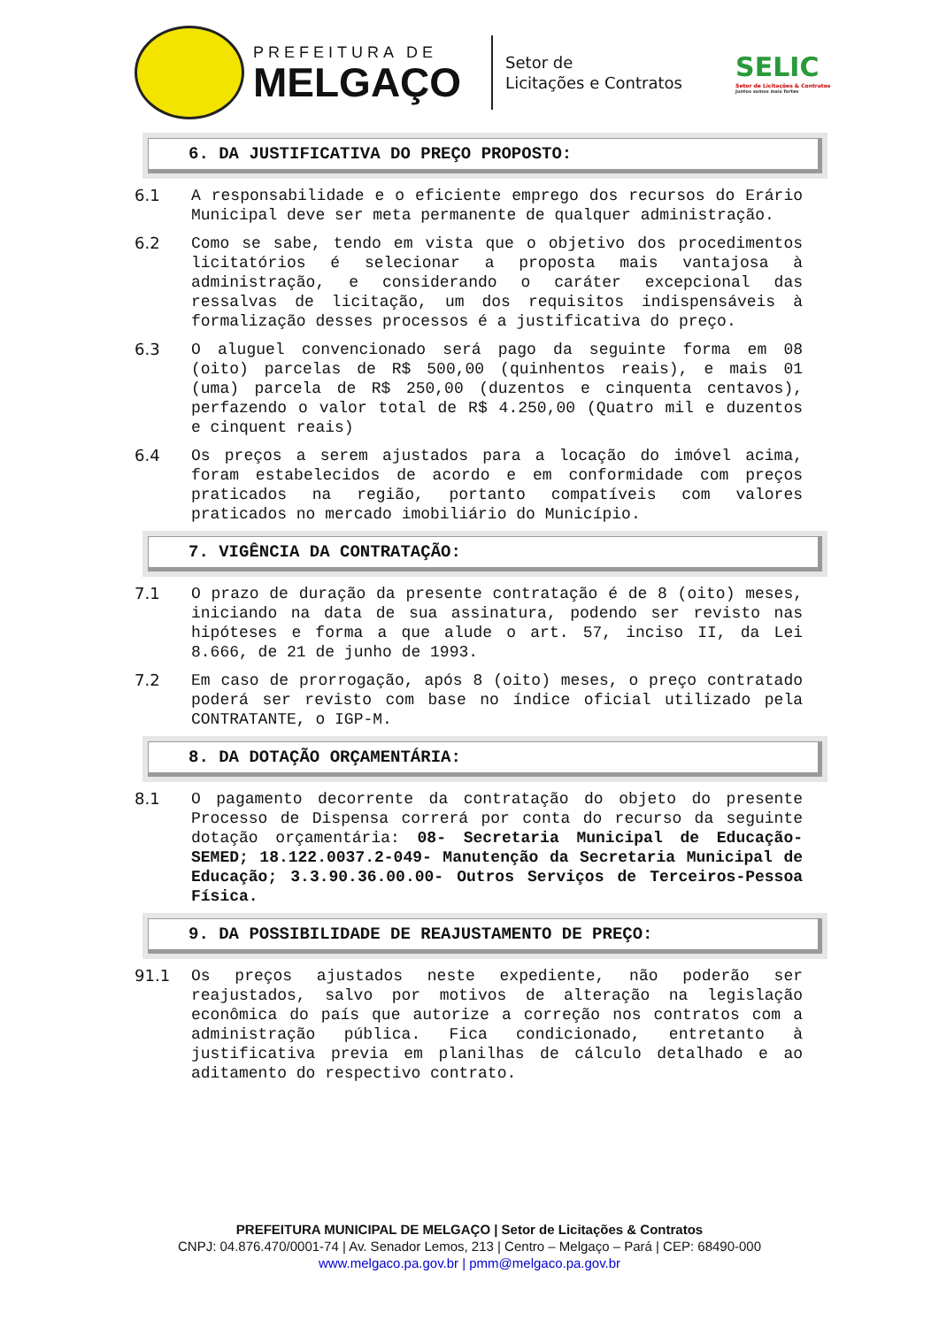PREFEITURA DE
MELGAÇO
Setor de
Licitações e Contratos
SELIC
Setor de Licitações & Contratos
Juntos somos mais fortes
6. DA JUSTIFICATIVA DO PREÇO PROPOSTO:
6.1 A responsabilidade e o eficiente emprego dos recursos do Erário Municipal deve ser meta permanente de qualquer administração.
6.2 Como se sabe, tendo em vista que o objetivo dos procedimentos licitatórios é selecionar a proposta mais vantajosa à administração, e considerando o caráter excepcional das ressalvas de licitação, um dos requisitos indispensáveis à formalização desses processos é a justificativa do preço.
6.3 O aluguel convencionado será pago da seguinte forma em 08 (oito) parcelas de R$ 500,00 (quinhentos reais), e mais 01 (uma) parcela de R$ 250,00 (duzentos e cinquenta centavos), perfazendo o valor total de R$ 4.250,00 (Quatro mil e duzentos e cinquent reais)
6.4 Os preços a serem ajustados para a locação do imóvel acima, foram estabelecidos de acordo e em conformidade com preços praticados na região, portanto compatíveis com valores praticados no mercado imobiliário do Município.
7. VIGÊNCIA DA CONTRATAÇÃO:
7.1 O prazo de duração da presente contratação é de 8 (oito) meses, iniciando na data de sua assinatura, podendo ser revisto nas hipóteses e forma a que alude o art. 57, inciso II, da Lei 8.666, de 21 de junho de 1993.
7.2 Em caso de prorrogação, após 8 (oito) meses, o preço contratado poderá ser revisto com base no índice oficial utilizado pela CONTRATANTE, o IGP-M.
8. DA DOTAÇÃO ORÇAMENTÁRIA:
8.1 O pagamento decorrente da contratação do objeto do presente Processo de Dispensa correrá por conta do recurso da seguinte dotação orçamentária: 08- Secretaria Municipal de Educação-SEMED; 18.122.0037.2-049- Manutenção da Secretaria Municipal de Educação; 3.3.90.36.00.00- Outros Serviços de Terceiros-Pessoa Física.
9. DA POSSIBILIDADE DE REAJUSTAMENTO DE PREÇO:
91.1 Os preços ajustados neste expediente, não poderão ser reajustados, salvo por motivos de alteração na legislação econômica do país que autorize a correção nos contratos com a administração pública. Fica condicionado, entretanto à justificativa previa em planilhas de cálculo detalhado e ao aditamento do respectivo contrato.
PREFEITURA MUNICIPAL DE MELGAÇO | Setor de Licitações & Contratos
CNPJ: 04.876.470/0001-74 | Av. Senador Lemos, 213 | Centro – Melgaço – Pará | CEP: 68490-000
www.melgaco.pa.gov.br | pmm@melgaco.pa.gov.br